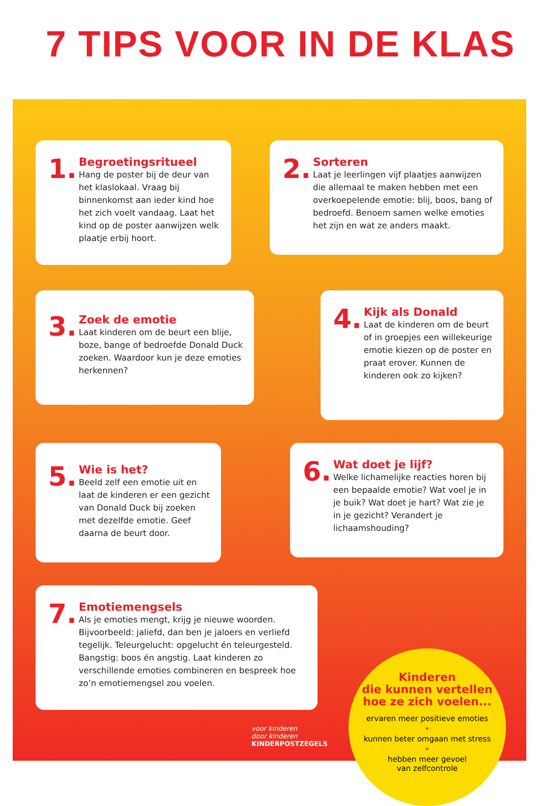7 TIPS VOOR IN DE KLAS
1.
Begroetingsritueel
Hang de poster bij de deur van het klaslokaal. Vraag bij binnenkomst aan ieder kind hoe het zich voelt vandaag. Laat het kind op de poster aanwijzen welk plaatje erbij hoort.
2.
Sorteren
Laat je leerlingen vijf plaatjes aanwijzen die allemaal te maken hebben met een overkoepelende emotie: blij, boos, bang of bedroefd. Benoem samen welke emoties het zijn en wat ze anders maakt.
3.
Zoek de emotie
Laat kinderen om de beurt een blije, boze, bange of bedroefde Donald Duck zoeken. Waardoor kun je deze emoties herkennen?
4.
Kijk als Donald
Laat de kinderen om de beurt of in groepjes een willekeurige emotie kiezen op de poster en praat erover. Kunnen de kinderen ook zo kijken?
5.
Wie is het?
Beeld zelf een emotie uit en laat de kinderen er een gezicht van Donald Duck bij zoeken met dezelfde emotie. Geef daarna de beurt door.
6.
Wat doet je lijf?
Welke lichamelijke reacties horen bij een bepaalde emotie? Wat voel je in je buik? Wat doet je hart? Wat zie je in je gezicht? Verandert je lichaamshouding?
7.
Emotiemengsels
Als je emoties mengt, krijg je nieuwe woorden. Bijvoorbeeld: jaliefd, dan ben je jaloers en verliefd tegelijk. Teleurgelucht: opgelucht én teleurgesteld. Bangstig: boos én angstig. Laat kinderen zo verschillende emoties combineren en bespreek hoe zo’n emotiemengsel zou voelen.
Kinderen
die kunnen vertellen
hoe ze zich voelen...
ervaren meer positieve emoties
•
kunnen beter omgaan met stress
•
hebben meer gevoel
van zelfcontrole
voor kinderen
door kinderen
KINDERPOSTZEGELS